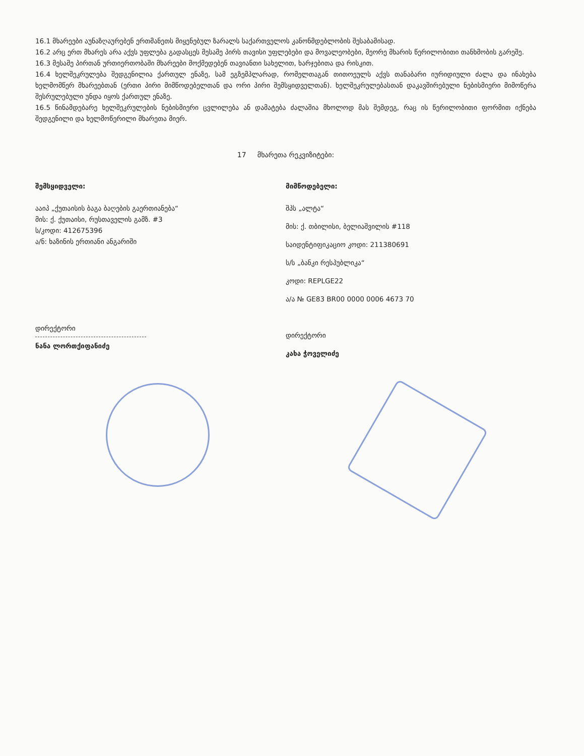16.1 მხარეები აუნაზღაურებენ ერთმანეთს მიყენებულ ზარალს საქართველოს კანონმდებლობის შესაბამისად.
16.2 არც ერთ მხარეს არა აქვს უფლება გადასცეს მესამე პირს თავისი უფლებები და მოვალეობები, მეორე მხარის წერილობითი თანხმობის გარეშე.
16.3 მესამე პირთან ურთიერთობაში მხარეები მოქმედებენ თავიანთი სახელით, ხარჯებითა და რისკით.
16.4 ხელშეკრულება შედგენილია ქართულ ენაზე, სამ ეგზემპლარად, რომელთაგან თითოეულს აქვს თანაბარი იურიდიული ძალა და ინახება ხელმომწერ მხარეებთან (ერთი პირი მიმწოდებელთან და ორი პირი შემსყიდველთან). ხელშეკრულებასთან დაკავშირებული ნებისმიერი მიმოწერა შესრულებული უნდა იყოს ქართულ ენაზე.
16.5 წინამდებარე ხელშეკრულების ნებისმიერი ცვლილება ან დამატება ძალაშია მხოლოდ მას შემდეგ, რაც ის წერილობითი ფორმით იქნება შედგენილი და ხელმოწერილი მხარეთა მიერ.
17 მხარეთა რეკვიზიტები:
შემსყიდველი:
ააიპ „ქუთაისის ბაგა ბაღების გაერთიანება“
მის: ქ. ქუთაისი, რუსთაველის გამზ. #3
ს/კოდი: 412675396
ა/ნ: ხაზინის ერთიანი ანგარიში
დირექტორი
ნანა ლორთქიფანიძე
მიმწოდებელი:
შპს „ალტა“
მის: ქ. თბილისი, ბელიაშვილის #118
საიდენტიფიკაციო კოდი: 211380691
ს/ს „ბანკი რესპუბლიკა“
კოდი: REPLGE22
ა/ა № GE83 BR00 0000 0006 4673 70
დირექტორი
კახა ჭოველიძე